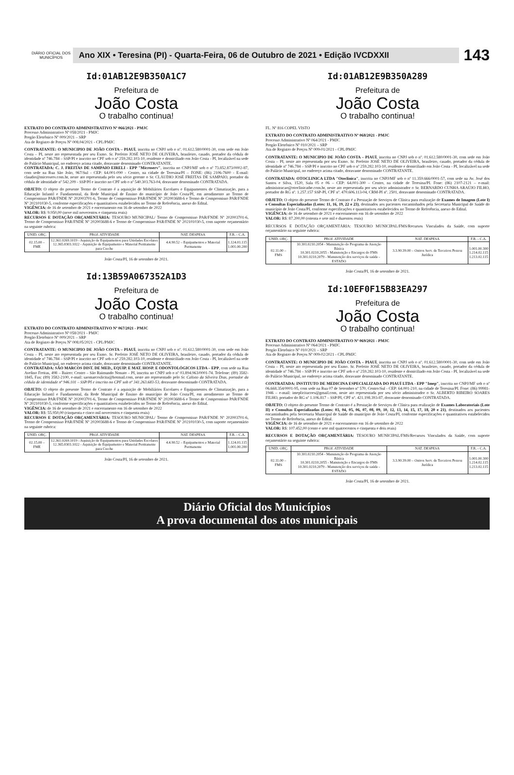DIÁRIO OFICIAL DOS MUNICÍPIOS
Ano XIX • Teresina (PI) - Quarta-Feira, 06 de Outubro de 2021 • Edição IVCDXXII
143
Id:01AB12E9B350A1C7
Prefeitura de
João Costa
O trabalho continua!
EXTRATO DO CONTRATO ADMINISTRATIVO Nº 066/2021 - PMJC
Processo Administrativo Nº 058/2021 - PMJC
Pregão Eletrônico Nº 009/2021 – SRP
Ata de Registro de Preços Nº 008.04/2021 - CPL/PMJC
CONTRATANTE: O MUNICIPIO DE JOÃO COSTA – PIAUÍ, inscrita no CNPJ sob o nº. 01.612.580/0001-30, com sede em João Costa – PI, neste ato representada por seu Exmo. Sr. Prefeito JOSÉ NETO DE OLIVEIRA, brasileiro, casado, portador da cédula de identidade nº 746.784 – SSP/PI e inscrito no CPF sob o nº 259.282.103-10, residente e domiciliado em João Costa - PI, localizável na sede do Palácio Municipal, no endereço acima citado, doravante denominado CONTRATANTE.
CONTRATADA: C. J. FREITAS DE SAMPAIO EIRELI - EPP "Microserv", inscrita no CNPJ/MF sob o nº 73.852.873/0002-87, com sede na Rua São João, 967/Sul - CEP: 64.001-090 - Centro, na cidade de Teresina/PI – FONE: (86) 2106-7600 - E-mail: claudio@microserv.com.br, neste ato representada pelo seu sócio gerente o Sr. CLÁUDIO JOSÉ FREITAS DE SAMPAIO, portador da cédula de identidade nº 542.209 - SSP/PI e inscrito no CPF sob o nº 540.303.763-04, doravante denominado CONTRATADA.
OBJETO: O objeto do presente Termo de Contrato é a aquisição de Mobiliários Escolares e Equipamentos de Climatização, para a Educação Infantil e Fundamental, da Rede Municipal de Ensino do município de João Costa/PI, em atendimento ao Termo de Compromisso PAR/FNDE Nº 202003701-6, Termo de Compromisso PAR/FNDE Nº 202003688-6 e Termo de Compromisso PAR/FNDE Nº 202101030-5, conforme especificações e quantitativos estabelecidos no Termo de Referência, anexo do Edital.
VIGÊNCIA: de 16 de setembro de 2021 e encerramento em 16 de setembro de 2022
VALOR: R$: 9.950,00 (nove mil novecentos e cinquenta reais)
RECURSOS E DOTAÇÃO ORÇAMENTÁRIA: TESOURO MUNICIPAL/ Termo de Compromisso PAR/FNDE Nº 202003701-6, Termo de Compromisso PAR/FNDE Nº 202003688-6 e Termo de Compromisso PAR/FNDE Nº 202101030-5, com suporte orçamentário na seguinte rubrica:
| UNID. ORÇ. | PROJ. ATIVIDADE | NAT. DESPESA | F.R. - C.A. |
| --- | --- | --- | --- |
| 02.15.00 – FME | 12.361.0269.1019 - Aquisição de Equipamentos para Unidades Escolares 12.365.0303.1022 - Aquisição de Equipamento e Material Permanente para Creche | 4.4.90.52 – Equipamentos e Material Permanente | 1.124.01.115 1.001.00.200 |
João Costa/PI, 16 de setembro de 2021.
Id:13B59A067352A1D3
Prefeitura de
João Costa
O trabalho continua!
EXTRATO DO CONTRATO ADMINISTRATIVO Nº 067/2021 - PMJC
Processo Administrativo Nº 058/2021 - PMJC
Pregão Eletrônico Nº 009/2021 – SRP
Ata de Registro de Preços Nº 008.05/2021 - CPL/PMJC
CONTRATANTE: O MUNICIPIO DE JOÃO COSTA – PIAUÍ, inscrita no CNPJ sob o nº. 01.612.580/0001-30, com sede em João Costa – PI, neste ato representada por seu Exmo. Sr. Prefeito JOSÉ NETO DE OLIVEIRA, brasileiro, casado, portador da cédula de identidade nº 746.784 – SSP/PI e inscrito no CPF sob o nº 259.282.103-10, residente e domiciliado em João Costa - PI, localizável na sede do Palácio Municipal, no endereço acima citado, doravante denominado CONTRATANTE.
CONTRATADA: SÃO MARCOS DIST. DE MED., EQUIP. E MAT. HOSP. E ODONTOLÓGICOS LTDA – EPP, com sede na Rua Avelino Freitas, 498 – Bairro: Centro – São Raimundo Nonato – PI, inscrita no CNPJ sob o nº 03.894.963/0001-74. Telefone: (89) 3582-1845, Fax: (89) 3582-2100, e-mail: saomarcoslicita@hotmail.com, neste ato representado pelo Sr. Calixto da Silveira Dias, portador da cédula de identidade nº 946.101 – SSP/PI e inscrito no CPF sob nº 341.263.683-53, doravante denominado CONTRATADA.
OBJETO: O objeto do presente Termo de Contrato é a aquisição de Mobiliários Escolares e Equipamentos de Climatização, para a Educação Infantil e Fundamental, da Rede Municipal de Ensino do município de João Costa/PI, em atendimento ao Termo de Compromisso PAR/FNDE Nº 202003701-6, Termo de Compromisso PAR/FNDE Nº 202003688-6 e Termo de Compromisso PAR/FNDE Nº 202101030-5, conforme especificações e quantitativos estabelecidos no Termo de Referência, anexo do Edital.
VIGÊNCIA: de 16 de setembro de 2021 e encerramento em 16 de setembro de 2022
VALOR: R$: 55.950,00 (cinquenta e cinco mil novecentos e cinquenta reais)
RECURSOS E DOTAÇÃO ORÇAMENTÁRIA: TESOURO MUNICIPAL/ Termo de Compromisso PAR/FNDE Nº 202003701-6, Termo de Compromisso PAR/FNDE Nº 202003688-6 e Termo de Compromisso PAR/FNDE Nº 202101030-5, com suporte orçamentário na seguinte rubrica:
| UNID. ORÇ. | PROJ. ATIVIDADE | NAT. DESPESA | F.R. - C.A. |
| --- | --- | --- | --- |
| 02.15.00 – FME | 12.361.0269.1019 - Aquisição de Equipamentos para Unidades Escolares 12.365.0303.1022 - Aquisição de Equipamento e Material Permanente para Creche | 4.4.90.52 – Equipamentos e Material Permanente | 1.124.01.115 1.001.00.200 |
João Costa/PI, 16 de setembro de 2021.
Id:01AB12E9B350A289
Prefeitura de
João Costa
O trabalho continua!
FL. Nº 816 COPEL VISTO
EXTRATO DO CONTRATO ADMINISTRATIVO Nº 068/2021 - PMJC
Processo Administrativo Nº 064/2021 - PMJC
Pregão Eletrônico Nº 010/2021 – SRP
Ata de Registro de Preços Nº 009-01/2021 - CPL/PMJC
CONTRATANTE: O MUNICIPIO DE JOÃO COSTA – PIAUÍ, inscrita no CNPJ sob o nº. 01.612.580/0001-30, com sede em João Costa – PI, neste ato representada por seu Exmo. Sr. Prefeito JOSÉ NETO DE OLIVEIRA, brasileiro, casado, portador da cédula de identidade nº 746.784 – SSP/PI e inscrito no CPF sob o nº 259.282.103-10, residente e domiciliado em João Costa - PI, localizável na sede do Palácio Municipal, no endereço acima citado, doravante denominado CONTRATANTE.
CONTRATADA: OTOCLINICA LTDA "Otoclinica", inscrita no CNPJ/MF sob o nº 11.359.666/0001-57, com sede na Av. José dos Santos e Silva, 1520, Sala 05 e 06 – CEP: 64.001-300 – Centro, na cidade de Teresina/PI. Fone: (86) 2107-2121 – e-mail: administracao@otoclinicathe.com.br, neste ato representada por seu sócio administrador o Sr. BERNARDO CUNHA ARAÚJO FILHO, portador do RG nº. 1.257.157 SSP-PI, CPF nº. 470.606.113-04, CRM-PI nº. 2501, doravante denominado CONTRATADA.
OBJETO: O objeto do presente Termo de Contrato é a Prestação de Serviços de Clínica para realização de Exames de Imagem (Lote I) e Consultas Especializadas (Lotes: 11, 16, 19, 22 e 23), destinados aos pacientes encaminhados pela Secretaria Municipal de Saúde do município de João Costa/PI, conforme especificações e quantitativos estabelecidos no Termo de Referência, anexo do Edital.
VIGÊNCIA: de 16 de setembro de 2021 e encerramento em 16 de setembro de 2022
VALOR: R$: 87.200,00 (oitenta e sete mil e duzentos reais)
RECURSOS E DOTAÇÃO ORÇAMENTÁRIA: TESOURO MUNICIPAL/FMS/Recursos Vinculados da Saúde, com suporte orçamentário na seguinte rubrica:
| UNID. ORÇ. | PROJ. ATIVIDADE | NAT. DESPESA | F.R. - C.A. |
| --- | --- | --- | --- |
| 02.11.00 – FMS | 10.301.0210.2054 - Manutenção do Programa de Atenção Básica 10.301.0210.2055 - Manutenção e Encargos do FMS 10.301.0210.2079 - Manutenção dos serviços de saúde - ESTADO | 3.3.90.39.00 – Outros Serv. de Terceiros Pessoa Jurídica | 1.001.00.300 1.214.02.115 1.213.02.115 |
João Costa/PI, 16 de setembro de 2021.
Id:10EF0F15B83EA297
Prefeitura de
João Costa
O trabalho continua!
EXTRATO DO CONTRATO ADMINISTRATIVO Nº 069/2021 - PMJC
Processo Administrativo Nº 064/2021 - PMJC
Pregão Eletrônico Nº 010/2021 – SRP
Ata de Registro de Preços Nº 009-02/2021 - CPL/PMJC
CONTRATANTE: O MUNICIPIO DE JOÃO COSTA – PIAUÍ, inscrita no CNPJ sob o nº. 01.612.580/0001-30, com sede em João Costa – PI, neste ato representada por seu Exmo. Sr. Prefeito JOSÉ NETO DE OLIVEIRA, brasileiro, casado, portador da cédula de identidade nº 746.784 – SSP/PI e inscrito no CPF sob o nº 259.282.103-10, residente e domiciliado em João Costa - PI, localizável na sede do Palácio Municipal, no endereço acima citado, doravante denominado CONTRATANTE.
CONTRATADA: INSTITUTO DE MEDICINA ESPECIALIZADA DO PIAUÍ LTDA - EPP "Imep", inscrita no CNPJ/MF sob o nº 06.668.354/0001-95, com sede na Rua 07 de Setembro nº 570, Centro/Sul - CEP: 64.001-210, na cidade de Teresina/PI. Fone: (86) 99981-1946 – e-mail: imeplicitacoes@gmail.com, neste ato representada por seu sócio administrador o Sr. ALBERTO RIBEIRO SOARES FILHO, portador do RG nº 1.106.817 – SSP/PI, CPF nº. 421.198.393-87, doravante denominado CONTRATADA.
OBJETO: O objeto do presente Termo de Contrato é a Prestação de Serviços de Clínica para realização de Exames Laboratoriais (Lote II) e Consultas Especializadas (Lotes: 03, 04, 05, 06, 07, 08, 09, 10, 12, 13, 14, 15, 17, 18, 20 e 21), destinados aos pacientes encaminhados pela Secretaria Municipal de Saúde do município de João Costa/PI, conforme especificações e quantitativos estabelecidos no Termo de Referência, anexo do Edital.
VIGÊNCIA: de 16 de setembro de 2021 e encerramento em 16 de setembro de 2022
VALOR: R$: 107.452,00 (cento e sete mil quatrocentos e cinquenta e dois reais)
RECURSOS E DOTAÇÃO ORÇAMENTÁRIA: TESOURO MUNICIPAL/FMS/Recursos Vinculados da Saúde, com suporte orçamentário na seguinte rubrica:
| UNID. ORÇ. | PROJ. ATIVIDADE | NAT. DESPESA | F.R. - C.A. |
| --- | --- | --- | --- |
| 02.11.00 – FMS | 10.301.0210.2054 - Manutenção do Programa de Atenção Básica 10.301.0210.2055 - Manutenção e Encargos do FMS 10.301.0210.2079 - Manutenção dos serviços de saúde - ESTADO | 3.3.90.39.00 – Outros Serv. de Terceiros Pessoa Jurídica | 1.001.00.300 1.214.02.115 1.213.02.115 |
João Costa/PI, 16 de setembro de 2021.
Diário Oficial dos Municípios
A prova documental dos atos municipais